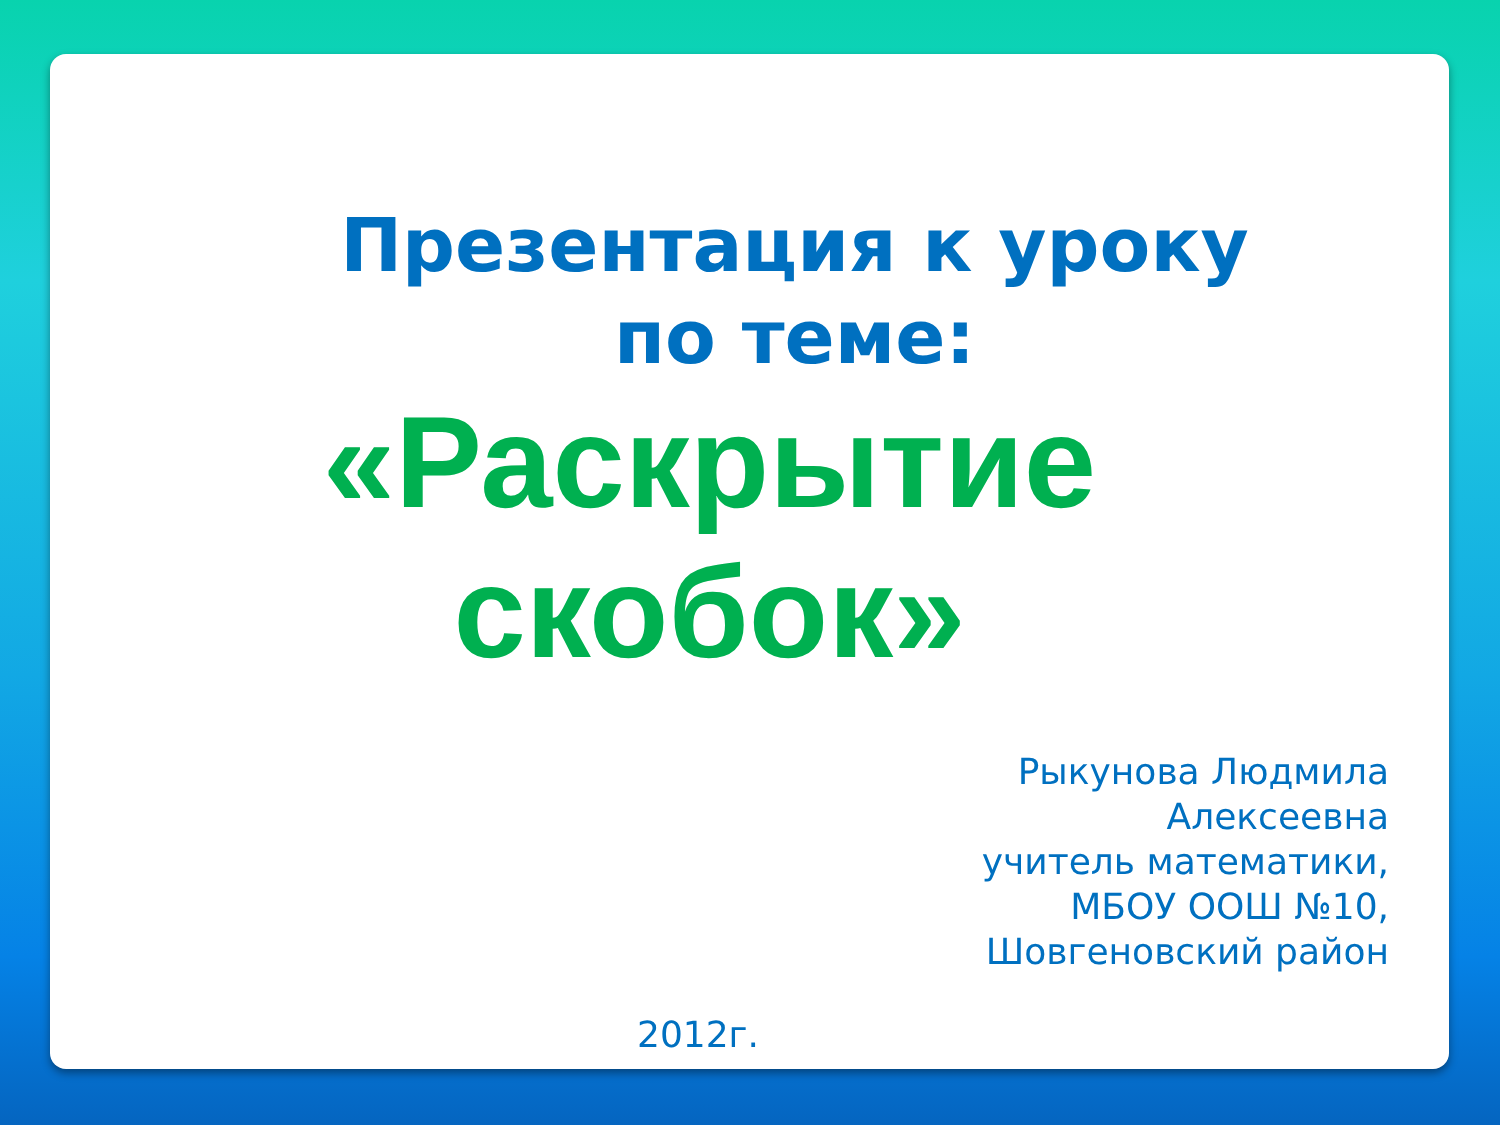Презентация к уроку
по теме:
«Раскрытие
скобок»
Рыкунова Людмила
Алексеевна
учитель математики,
МБОУ ООШ №10,
Шовгеновский район
2012г.